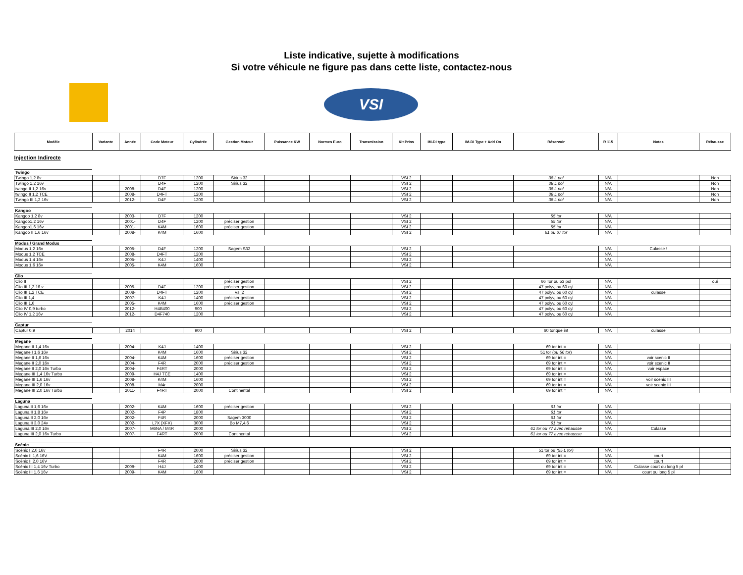Liste indicative, sujette à modifications
Si votre véhicule ne figure pas dans cette liste, contactez-nous
VSI
| Modèle | Variante | Année | Code Moteur | Cylindrée | Gestion Moteur | Puissance KW | Normes Euro | Transmission | Kit Prins | IM-DI type | IM-DI Type + Add On | Réservoir | R 115 | Notes | Réhausse |
| --- | --- | --- | --- | --- | --- | --- | --- | --- | --- | --- | --- | --- | --- | --- | --- |
| Injection Indirecte | | | | | | | | | | | | | | | |
| Twingo | | | | | | | | | | | | | | | |
| Twingo 1,2 8v | | | D7F | 1200 | Sirius 32 | | | | VSI 2 | | | 38 L pol | N/A | | Non |
| Twingo 1,2 16v | | | D4F | 1200 | Sirius 32 | | | | VSI 2 | | | 38 L pol | N/A | | Non |
| twingo II 1,2 16v | | 2008- | D4F | 1200 | | | | | VSI 2 | | | 38 L pol | N/A | | Non |
| twingo II 1,2 TCE | | 2008- | D4FT | 1200 | | | | | VSI 2 | | | 38 L pol | N/A | | Non |
| Twingo III 1,2 16v | | 2012- | D4F | 1200 | | | | | VSI 2 | | | 38 L pol | N/A | | Non |
| Kangoo | | | | | | | | | | | | | | | |
| Kangoo 1,2 8v | | 2003- | D7F | 1200 | | | | | VSI 2 | | | 55 tor | N/A | | |
| Kangoo1,2 16v | | 2001- | D4F | 1200 | préciser gestion | | | | VSI 2 | | | 55 tor | N/A | | |
| Kangoo1,6 16v | | 2001- | K4M | 1600 | préciser gestion | | | | VSI 2 | | | 55 tor | N/A | | |
| Kangoo II 1,6 16v | | 2008- | K4M | 1600 | | | | | VSI 2 | | | 61 ou 67 tor | N/A | | |
| Modus / Grand Modus | | | | | | | | | | | | | | | |
| Modus 1,2 16v | | 2005- | D4F | 1200 | Sagem S32 | | | | VSI 2 | | | | N/A | Culasse ! | |
| Modus 1,2 TCE | | 2008- | D4FT | 1200 | | | | | VSI 2 | | | | N/A | | |
| Modus 1,4 16v | | 2005- | K4J | 1400 | | | | | VSI 2 | | | | N/A | | |
| Modus 1,6 16v | | 2005- | K4M | 1600 | | | | | VSI 2 | | | | N/A | | |
| Clio | | | | | | | | | | | | | | | |
| Clio II | | | | | préciser gestion | | | | VSI 2 | | | 66 Tor ou 53 pol | N/A | | oui |
| Clio III 1,2 16 v | | 2005- | D4F | 1200 | préciser gestion | | | | VSI 2 | | | 47 polyv, ou 60 cyl | N/A | | |
| Clio III 1,2 TCE | | 2008- | D4FT | 1200 | Vsi 2 | | | | VSI 2 | | | 47 polyv, ou 60 cyl | N/A | culasse | |
| Clio III 1,4 | | 2007- | K4J | 1400 | préciser gestion | | | | VSI 2 | | | 47 polyv, ou 60 cyl | N/A | | |
| Clio III 1,6 | | 2005- | K4M | 1600 | préciser gestion | | | | VSI 2 | | | 47 polyv, ou 60 cyl | N/A | | |
| Clio IV 0,9 turbo | | 2012- | H4B400 | 900 | | | | | VSI 2 | | | 47 polyv, ou 60 cyl | N/A | | |
| Clio IV 1,2 16v | | 2012- | D4F740 | 1200 | | | | | VSI 2 | | | 47 polyv, ou 60 cyl | N/A | | |
| Captur | | | | | | | | | | | | | | | |
| Captur 0,9 | | 2014 | | 900 | | | | | VSI 2 | | | 60 torique int | N/A | culasse | |
| Megane | | | | | | | | | | | | | | | |
| Megane II 1,4 16v | | 2004- | K4J | 1400 | | | | | VSI 2 | | | 69 tor int = | N/A | | |
| Megane I 1,6 16v | | | K4M | 1600 | Sirius 32 | | | | VSI 2 | | | 51 tor ( ou 56 tor ) | N/A | | |
| Megane II 1,6 16v | | 2004- | K4M | 1600 | préciser gestion | | | | VSI 2 | | | 69 tor int = | N/A | voir scenic II | |
| Megane II 2,0 16v | | 2004- | F4R | 2000 | préciser gestion | | | | VSI 2 | | | 69 tor int = | N/A | voir scenic II | |
| Megane II 2,0 16v Turbo | | 2004- | F4RT | 2000 | | | | | VSI 2 | | | 69 tor int = | N/A | voir espace | |
| Megane III 1,4 16v Turbo | | 2009- | H4J TCE | 1400 | | | | | VSI 2 | | | 69 tor int = | N/A | | |
| Megane III 1,6 16v | | 2008- | K4M | 1600 | | | | | VSI 2 | | | 69 tor int = | N/A | voir scenic III | |
| Megane III 2,0 16v | | 2008- | M4r | 2000 | | | | | VSI 2 | | | 69 tor int = | N/A | voir scenic III | |
| Megane III 2,0 16v Turbo | | 2011- | F4RT | 2000 | Continental | | | | VSI 2 | | | 69 tor int = | N/A | | |
| Laguna | | | | | | | | | | | | | | | |
| Laguna II 1,6 16v | | 2002- | K4M | 1600 | préciser gestion | | | | VSI 2 | | | 61 tor | N/A | | |
| Laguna II 1,8 16v | | 2002- | F4P | 1800 | | | | | VSI 2 | | | 61 tor | N/A | | |
| Laguna II 2,0 16v | | 2002- | F4R | 2000 | Sagem 3000 | | | | VSI 2 | | | 61 tor | N/A | | |
| Laguna II 3,0 24v | | 2002- | L7X (XFX) | 3000 | Bo M7,4,6 | | | | VSI 2 | | | 61 tor | N/A | | |
| Laguna III 2,0 16v | | 2007- | M6NA / M4R | 2000 | | | | | VSI 2 | | | 61 tor ou 77 avec rehausse | N/A | Culasse | |
| Laguna III 2,0 16v Turbo | | 2007- | F4RT | 2000 | Continental | | | | VSI 2 | | | 61 tor ou 77 avec rehausse | N/A | | |
| Scénic | | | | | | | | | | | | | | | |
| Scénic I 2,0 16v | | | F4R | 2000 | Sirius 32 | | | | VSI 2 | | | 51 tor ou (55 L tor) | N/A | | |
| Scénic II 1,6 16V | | | K4M | 1600 | préciser gestion | | | | VSI 2 | | | 69 tor int = | N/A | court | |
| Scénic II 2,0 16V | | | F4R | 2000 | préciser gestion | | | | VSI 2 | | | 69 tor int = | N/A | court | |
| Scénic III 1,4 16v Turbo | | 2009- | H4J | 1400 | | | | | VSI 2 | | | 69 tor int = | N/A | Culasse court ou long 5 pl | |
| Scénic III 1,6 16v | | 2009- | K4M | 1600 | | | | | VSI 2 | | | 69 tor int = | N/A | court ou long 5 pl | |